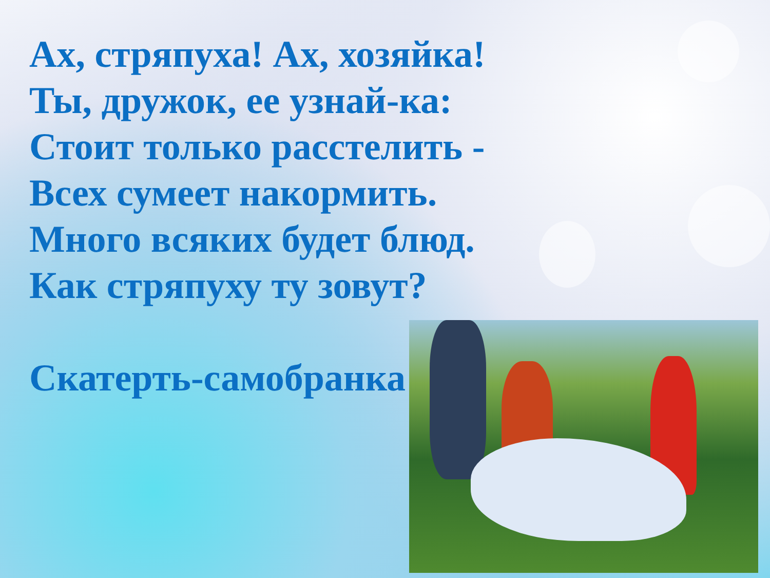Ах, стряпуха! Ах, хозяйка!
Ты, дружок, ее узнай-ка:
Стоит только расстелить -
Всех сумеет накормить.
Много всяких будет блюд.
Как стряпуху ту зовут?
Скатерть-самобранка